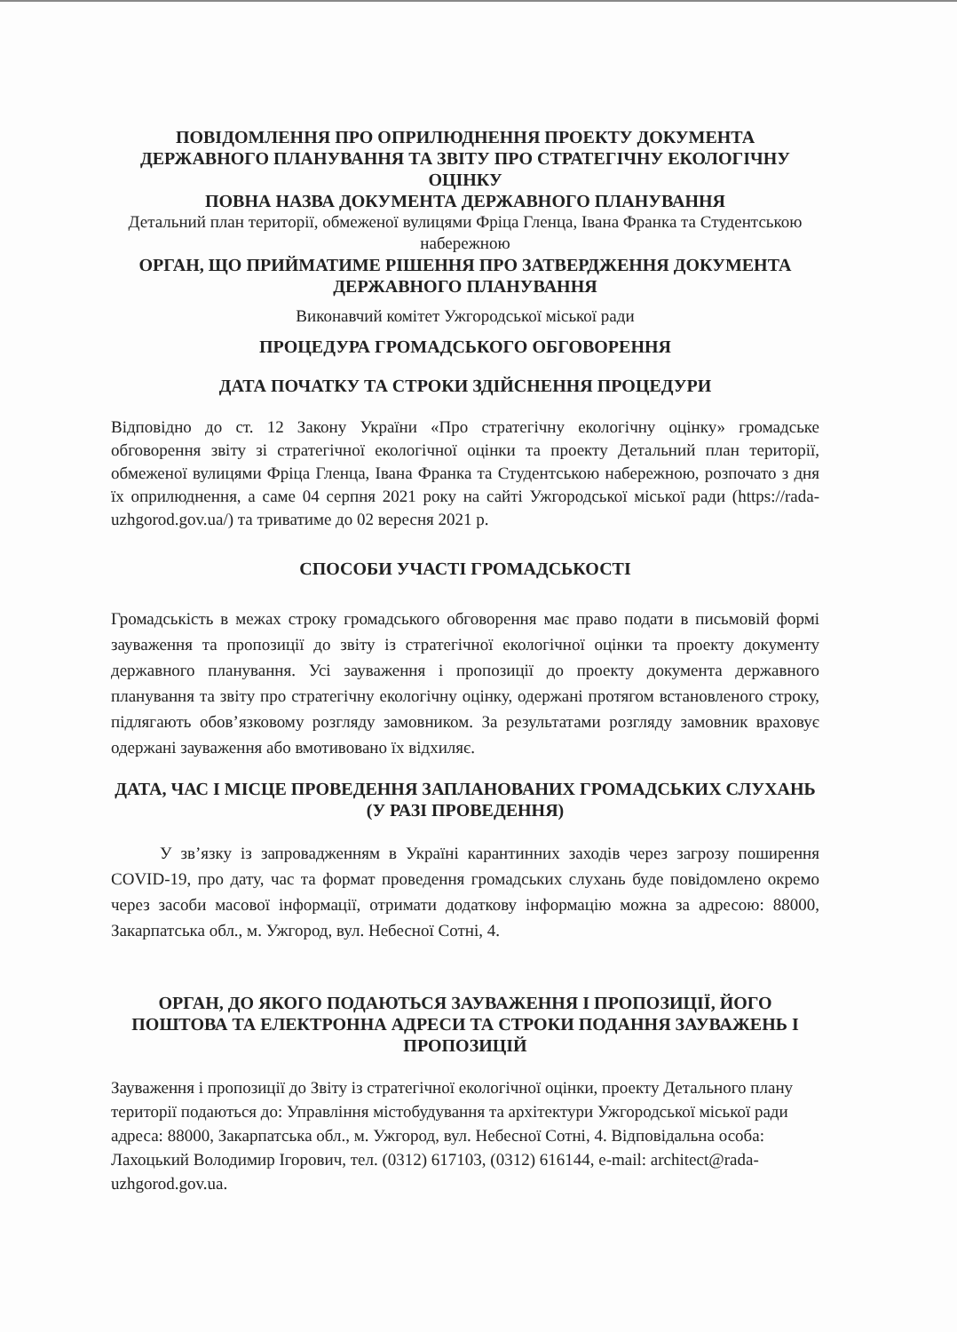ПОВІДОМЛЕННЯ ПРО ОПРИЛЮДНЕННЯ ПРОЕКТУ ДОКУМЕНТА ДЕРЖАВНОГО ПЛАНУВАННЯ ТА ЗВІТУ ПРО СТРАТЕГІЧНУ ЕКОЛОГІЧНУ ОЦІНКУ
ПОВНА НАЗВА ДОКУМЕНТА ДЕРЖАВНОГО ПЛАНУВАННЯ
Детальний план території, обмеженої вулицями Фріца Гленца, Івана Франка та Студентською набережною
ОРГАН, ЩО ПРИЙМАТИМЕ РІШЕННЯ ПРО ЗАТВЕРДЖЕННЯ ДОКУМЕНТА ДЕРЖАВНОГО ПЛАНУВАННЯ
Виконавчий комітет Ужгородської міської ради
ПРОЦЕДУРА ГРОМАДСЬКОГО ОБГОВОРЕННЯ
ДАТА ПОЧАТКУ ТА СТРОКИ ЗДІЙСНЕННЯ ПРОЦЕДУРИ
Відповідно до ст. 12 Закону України «Про стратегічну екологічну оцінку» громадське обговорення звіту зі стратегічної екологічної оцінки та проекту Детальний план території, обмеженої вулицями Фріца Гленца, Івана Франка та Студентською набережною, розпочато з дня їх оприлюднення, а саме 04 серпня 2021 року на сайті Ужгородської міської ради (https://rada-uzhgorod.gov.ua/) та триватиме до 02 вересня 2021 р.
СПОСОБИ УЧАСТІ ГРОМАДСЬКОСТІ
Громадськість в межах строку громадського обговорення має право подати в письмовій формі зауваження та пропозиції до звіту із стратегічної екологічної оцінки та проекту документу державного планування. Усі зауваження і пропозиції до проекту документа державного планування та звіту про стратегічну екологічну оцінку, одержані протягом встановленого строку, підлягають обов’язковому розгляду замовником. За результатами розгляду замовник враховує одержані зауваження або вмотивовано їх відхиляє.
ДАТА, ЧАС І МІСЦЕ ПРОВЕДЕННЯ ЗАПЛАНОВАНИХ ГРОМАДСЬКИХ СЛУХАНЬ (У РАЗІ ПРОВЕДЕННЯ)
У зв’язку із запровадженням в Україні карантинних заходів через загрозу поширення COVID-19, про дату, час та формат проведення громадських слухань буде повідомлено окремо через засоби масової інформації, отримати додаткову інформацію можна за адресою: 88000, Закарпатська обл., м. Ужгород, вул. Небесної Сотні, 4.
ОРГАН, ДО ЯКОГО ПОДАЮТЬСЯ ЗАУВАЖЕННЯ І ПРОПОЗИЦІЇ, ЙОГО ПОШТОВА ТА ЕЛЕКТРОННА АДРЕСИ ТА СТРОКИ ПОДАННЯ ЗАУВАЖЕНЬ І ПРОПОЗИЦІЙ
Зауваження і пропозиції до Звіту із стратегічної екологічної оцінки, проекту Детального плану території подаються до: Управління містобудування та архітектури Ужгородської міської ради адреса: 88000, Закарпатська обл., м. Ужгород, вул. Небесної Сотні, 4. Відповідальна особа: Лахоцький Володимир Ігорович, тел. (0312) 617103, (0312) 616144, e-mail: architect@rada-uzhgorod.gov.ua.